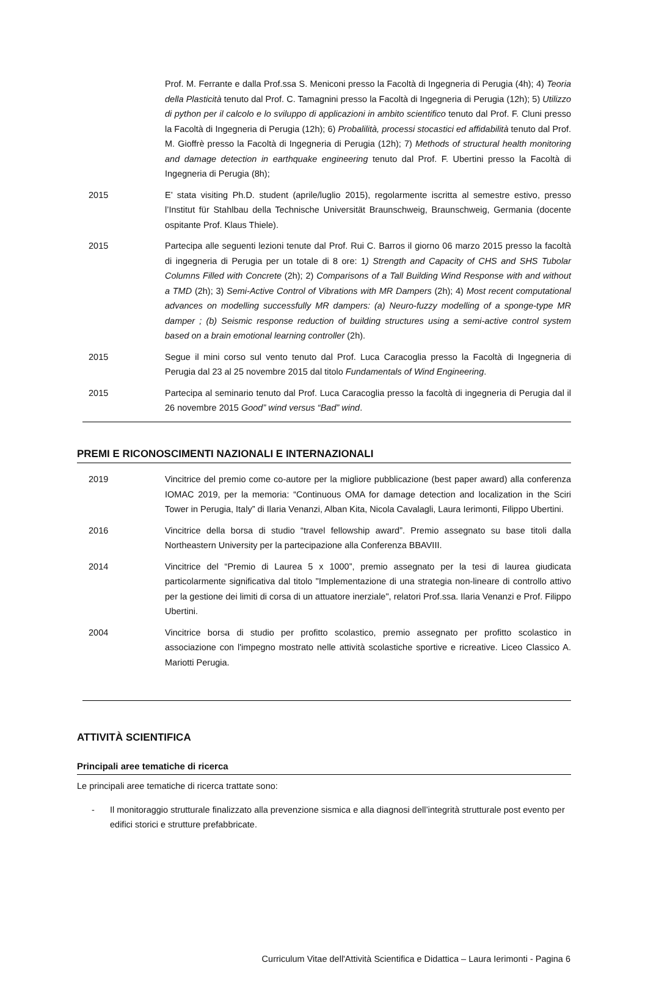Prof. M. Ferrante e dalla Prof.ssa S. Meniconi presso la Facoltà di Ingegneria di Perugia (4h); 4) Teoria della Plasticità tenuto dal Prof. C. Tamagnini presso la Facoltà di Ingegneria di Perugia (12h); 5) Utilizzo di python per il calcolo e lo sviluppo di applicazioni in ambito scientifico tenuto dal Prof. F. Cluni presso la Facoltà di Ingegneria di Perugia (12h); 6) Probalilità, processi stocastici ed affidabilità tenuto dal Prof. M. Gioffrè presso la Facoltà di Ingegneria di Perugia (12h); 7) Methods of structural health monitoring and damage detection in earthquake engineering tenuto dal Prof. F. Ubertini presso la Facoltà di Ingegneria di Perugia (8h);
2015 E’ stata visiting Ph.D. student (aprile/luglio 2015), regolarmente iscritta al semestre estivo, presso l’Institut für Stahlbau della Technische Universität Braunschweig, Braunschweig, Germania (docente ospitante Prof. Klaus Thiele).
2015 Partecipa alle seguenti lezioni tenute dal Prof. Rui C. Barros il giorno 06 marzo 2015 presso la facoltà di ingegneria di Perugia per un totale di 8 ore: 1) Strength and Capacity of CHS and SHS Tubolar Columns Filled with Concrete (2h); 2) Comparisons of a Tall Building Wind Response with and without a TMD (2h); 3) Semi-Active Control of Vibrations with MR Dampers (2h); 4) Most recent computational advances on modelling successfully MR dampers: (a) Neuro-fuzzy modelling of a sponge-type MR damper ; (b) Seismic response reduction of building structures using a semi-active control system based on a brain emotional learning controller (2h).
2015 Segue il mini corso sul vento tenuto dal Prof. Luca Caracoglia presso la Facoltà di Ingegneria di Perugia dal 23 al 25 novembre 2015 dal titolo Fundamentals of Wind Engineering.
2015 Partecipa al seminario tenuto dal Prof. Luca Caracoglia presso la facoltà di ingegneria di Perugia dal il 26 novembre 2015 Good” wind versus “Bad” wind.
PREMI E RICONOSCIMENTI NAZIONALI E INTERNAZIONALI
2019 Vincitrice del premio come co-autore per la migliore pubblicazione (best paper award) alla conferenza IOMAC 2019, per la memoria: “Continuous OMA for damage detection and localization in the Sciri Tower in Perugia, Italy” di Ilaria Venanzi, Alban Kita, Nicola Cavalagli, Laura Ierimonti, Filippo Ubertini.
2016 Vincitrice della borsa di studio “travel fellowship award”. Premio assegnato su base titoli dalla Northeastern University per la partecipazione alla Conferenza BBAVIII.
2014 Vincitrice del “Premio di Laurea 5 x 1000”, premio assegnato per la tesi di laurea giudicata particolarmente significativa dal titolo "Implementazione di una strategia non-lineare di controllo attivo per la gestione dei limiti di corsa di un attuatore inerziale", relatori Prof.ssa. Ilaria Venanzi e Prof. Filippo Ubertini.
2004 Vincitrice borsa di studio per profitto scolastico, premio assegnato per profitto scolastico in associazione con l'impegno mostrato nelle attività scolastiche sportive e ricreative. Liceo Classico A. Mariotti Perugia.
ATTIVITÀ SCIENTIFICA
Principali aree tematiche di ricerca
Le principali aree tematiche di ricerca trattate sono:
- Il monitoraggio strutturale finalizzato alla prevenzione sismica e alla diagnosi dell’integrità strutturale post evento per edifici storici e strutture prefabbricate.
Curriculum Vitae dell'Attività Scientifica e Didattica – Laura Ierimonti - Pagina 6